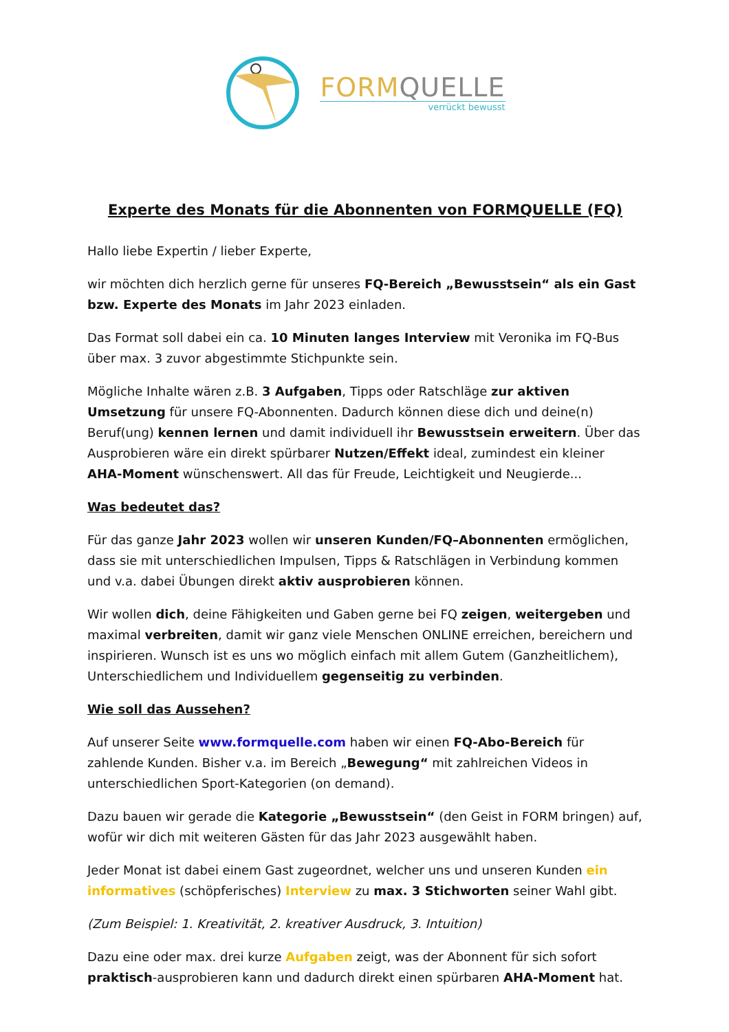FORM QUELLE
verrückt bewusst
Experte des Monats für die Abonnenten von FORMQUELLE (FQ)
Hallo liebe Expertin / lieber Experte,
wir möchten dich herzlich gerne für unseres FQ-Bereich „Bewusstsein“ als ein Gast bzw. Experte des Monats im Jahr 2023 einladen.
Das Format soll dabei ein ca. 10 Minuten langes Interview mit Veronika im FQ-Bus über max. 3 zuvor abgestimmte Stichpunkte sein.
Mögliche Inhalte wären z.B. 3 Aufgaben, Tipps oder Ratschläge zur aktiven Umsetzung für unsere FQ-Abonnenten. Dadurch können diese dich und deine(n) Beruf(ung) kennen lernen und damit individuell ihr Bewusstsein erweitern. Über das Ausprobieren wäre ein direkt spürbarer Nutzen/Effekt ideal, zumindest ein kleiner AHA-Moment wünschenswert. All das für Freude, Leichtigkeit und Neugierde...
Was bedeutet das?
Für das ganze Jahr 2023 wollen wir unseren Kunden/FQ–Abonnenten ermöglichen, dass sie mit unterschiedlichen Impulsen, Tipps & Ratschlägen in Verbindung kommen und v.a. dabei Übungen direkt aktiv ausprobieren können.
Wir wollen dich, deine Fähigkeiten und Gaben gerne bei FQ zeigen, weitergeben und maximal verbreiten, damit wir ganz viele Menschen ONLINE erreichen, bereichern und inspirieren. Wunsch ist es uns wo möglich einfach mit allem Gutem (Ganzheitlichem), Unterschiedlichem und Individuellem gegenseitig zu verbinden.
Wie soll das Aussehen?
Auf unserer Seite www.formquelle.com haben wir einen FQ-Abo-Bereich für zahlende Kunden. Bisher v.a. im Bereich „Bewegung“ mit zahlreichen Videos in unterschiedlichen Sport-Kategorien (on demand).
Dazu bauen wir gerade die Kategorie „Bewusstsein“ (den Geist in FORM bringen) auf, wofür wir dich mit weiteren Gästen für das Jahr 2023 ausgewählt haben.
Jeder Monat ist dabei einem Gast zugeordnet, welcher uns und unseren Kunden ein informatives (schöpferisches) Interview zu max. 3 Stichworten seiner Wahl gibt.
(Zum Beispiel: 1. Kreativität, 2. kreativer Ausdruck, 3. Intuition)
Dazu eine oder max. drei kurze Aufgaben zeigt, was der Abonnent für sich sofort praktisch-ausprobieren kann und dadurch direkt einen spürbaren AHA-Moment hat.